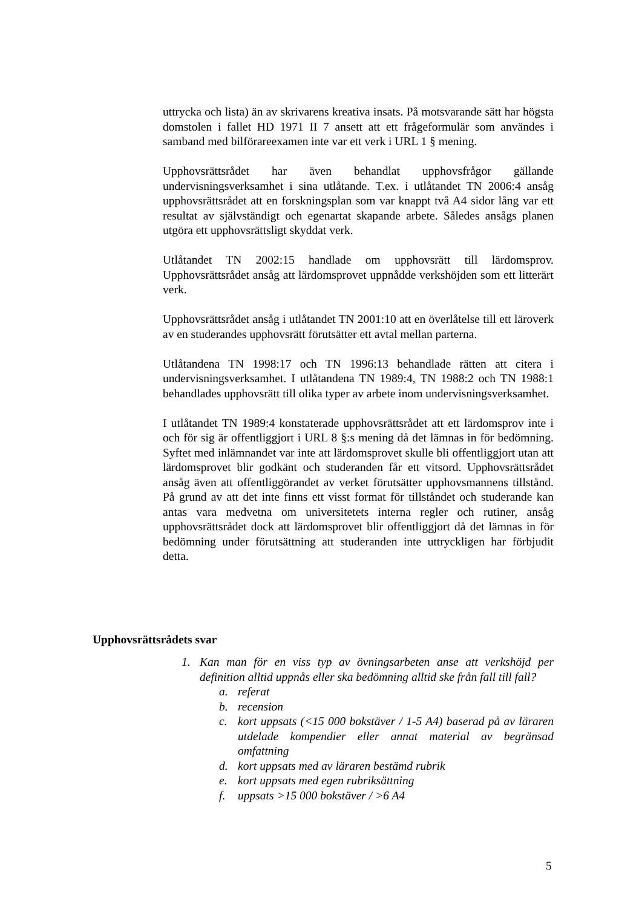uttrycka och lista) än av skrivarens kreativa insats. På motsvarande sätt har högsta domstolen i fallet HD 1971 II 7 ansett att ett frågeformulär som användes i samband med bilförareexamen inte var ett verk i URL 1 § mening.
Upphovsrättsrådet har även behandlat upphovsfrågor gällande undervisningsverksamhet i sina utlåtande. T.ex. i utlåtandet TN 2006:4 ansåg upphovsrättsrådet att en forskningsplan som var knappt två A4 sidor lång var ett resultat av självständigt och egenartat skapande arbete. Således ansågs planen utgöra ett upphovsrättsligt skyddat verk.
Utlåtandet TN 2002:15 handlade om upphovsrätt till lärdomsprov. Upphovsrättsrådet ansåg att lärdomsprovet uppnådde verkshöjden som ett litterärt verk.
Upphovsrättsrådet ansåg i utlåtandet TN 2001:10 att en överlåtelse till ett läroverk av en studerandes upphovsrätt förutsätter ett avtal mellan parterna.
Utlåtandena TN 1998:17 och TN 1996:13 behandlade rätten att citera i undervisningsverksamhet. I utlåtandena TN 1989:4, TN 1988:2 och TN 1988:1 behandlades upphovsrätt till olika typer av arbete inom undervisningsverksamhet.
I utlåtandet TN 1989:4 konstaterade upphovsrättsrådet att ett lärdomsprov inte i och för sig är offentliggjort i URL 8 §:s mening då det lämnas in för bedömning. Syftet med inlämnandet var inte att lärdomsprovet skulle bli offentliggjort utan att lärdomsprovet blir godkänt och studeranden får ett vitsord. Upphovsrättsrådet ansåg även att offentliggörandet av verket förutsätter upphovsmannens tillstånd. På grund av att det inte finns ett visst format för tillståndet och studerande kan antas vara medvetna om universitetets interna regler och rutiner, ansåg upphovsrättsrådet dock att lärdomsprovet blir offentliggjort då det lämnas in för bedömning under förutsättning att studeranden inte uttryckligen har förbjudit detta.
Upphovsrättsrådets svar
1. Kan man för en viss typ av övningsarbeten anse att verkshöjd per definition alltid uppnås eller ska bedömning alltid ske från fall till fall?
a. referat
b. recension
c. kort uppsats (<15 000 bokstäver / 1-5 A4) baserad på av läraren utdelade kompendier eller annat material av begränsad omfattning
d. kort uppsats med av läraren bestämd rubrik
e. kort uppsats med egen rubriksättning
f. uppsats >15 000 bokstäver / >6 A4
5